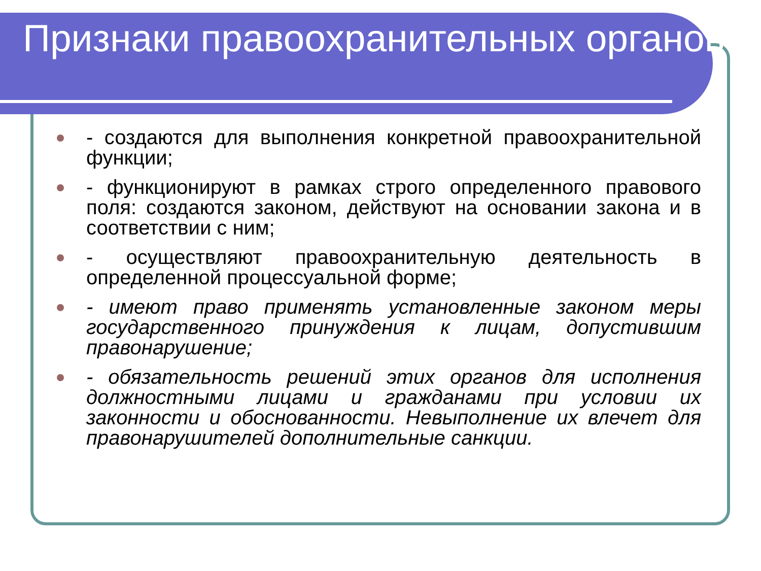Признаки правоохранительных органов
- создаются для выполнения конкретной правоохранительной функции;
- функционируют в рамках строго определенного правового поля: создаются законом, действуют на основании закона и в соответствии с ним;
- осуществляют правоохранительную деятельность в определенной процессуальной форме;
- имеют право применять установленные законом меры государственного принуждения к лицам, допустившим правонарушение;
- обязательность решений этих органов для исполнения должностными лицами и гражданами при условии их законности и обоснованности. Невыполнение их влечет для правонарушителей дополнительные санкции.